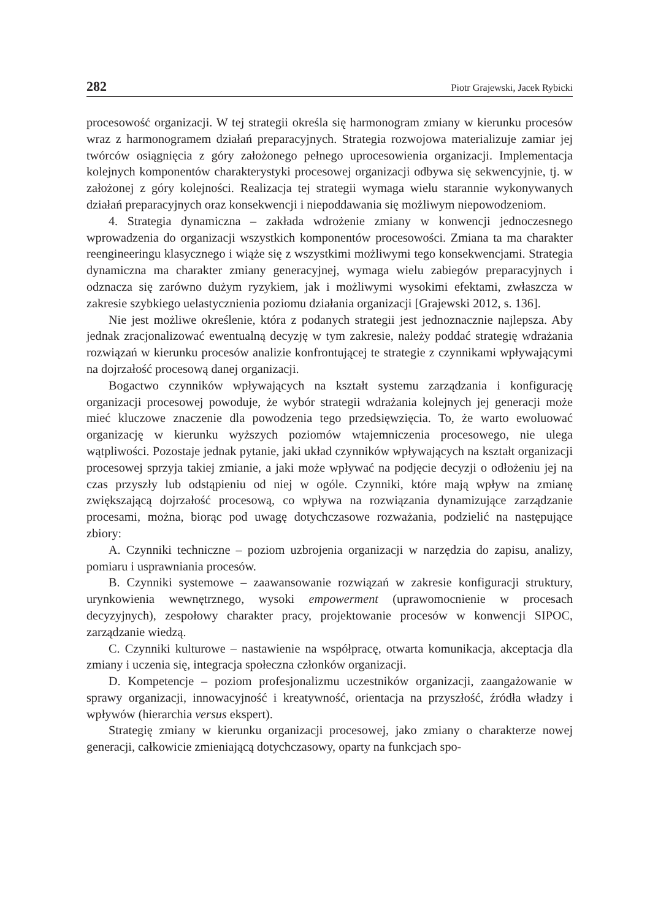282 Piotr Grajewski, Jacek Rybicki
procesowość organizacji. W tej strategii określa się harmonogram zmiany w kierunku procesów wraz z harmonogramem działań preparacyjnych. Strategia rozwojowa materializuje zamiar jej twórców osiągnięcia z góry założonego pełnego uprocesowienia organizacji. Implementacja kolejnych komponentów charakterystyki procesowej organizacji odbywa się sekwencyjnie, tj. w założonej z góry kolejności. Realizacja tej strategii wymaga wielu starannie wykonywanych działań preparacyjnych oraz konsekwencji i niepoddawania się możliwym niepowodzeniom.
4. Strategia dynamiczna – zakłada wdrożenie zmiany w konwencji jednoczesnego wprowadzenia do organizacji wszystkich komponentów procesowości. Zmiana ta ma charakter reengineeringu klasycznego i wiąże się z wszystkimi możliwymi tego konsekwencjami. Strategia dynamiczna ma charakter zmiany generacyjnej, wymaga wielu zabiegów preparacyjnych i odznacza się zarówno dużym ryzykiem, jak i możliwymi wysokimi efektami, zwłaszcza w zakresie szybkiego uelastycznienia poziomu działania organizacji [Grajewski 2012, s. 136].
Nie jest możliwe określenie, która z podanych strategii jest jednoznacznie najlepsza. Aby jednak zracjonalizować ewentualną decyzję w tym zakresie, należy poddać strategię wdrażania rozwiązań w kierunku procesów analizie konfrontującej te strategie z czynnikami wpływającymi na dojrzałość procesową danej organizacji.
Bogactwo czynników wpływających na kształt systemu zarządzania i konfigurację organizacji procesowej powoduje, że wybór strategii wdrażania kolejnych jej generacji może mieć kluczowe znaczenie dla powodzenia tego przedsięwzięcia. To, że warto ewoluować organizację w kierunku wyższych poziomów wtajemniczenia procesowego, nie ulega wątpliwości. Pozostaje jednak pytanie, jaki układ czynników wpływających na kształt organizacji procesowej sprzyja takiej zmianie, a jaki może wpływać na podjęcie decyzji o odłożeniu jej na czas przyszły lub odstąpieniu od niej w ogóle. Czynniki, które mają wpływ na zmianę zwiększającą dojrzałość procesową, co wpływa na rozwiązania dynamizujące zarządzanie procesami, można, biorąc pod uwagę dotychczasowe rozważania, podzielić na następujące zbiory:
A. Czynniki techniczne – poziom uzbrojenia organizacji w narzędzia do zapisu, analizy, pomiaru i usprawniania procesów.
B. Czynniki systemowe – zaawansowanie rozwiązań w zakresie konfiguracji struktury, urynkowienia wewnętrznego, wysoki empowerment (uprawomocnienie w procesach decyzyjnych), zespołowy charakter pracy, projektowanie procesów w konwencji SIPOC, zarządzanie wiedzą.
C. Czynniki kulturowe – nastawienie na współpracę, otwarta komunikacja, akceptacja dla zmiany i uczenia się, integracja społeczna członków organizacji.
D. Kompetencje – poziom profesjonalizmu uczestników organizacji, zaangażowanie w sprawy organizacji, innowacyjność i kreatywność, orientacja na przyszłość, źródła władzy i wpływów (hierarchia versus ekspert).
Strategię zmiany w kierunku organizacji procesowej, jako zmiany o charakterze nowej generacji, całkowicie zmieniającą dotychczasowy, oparty na funkcjach spo-